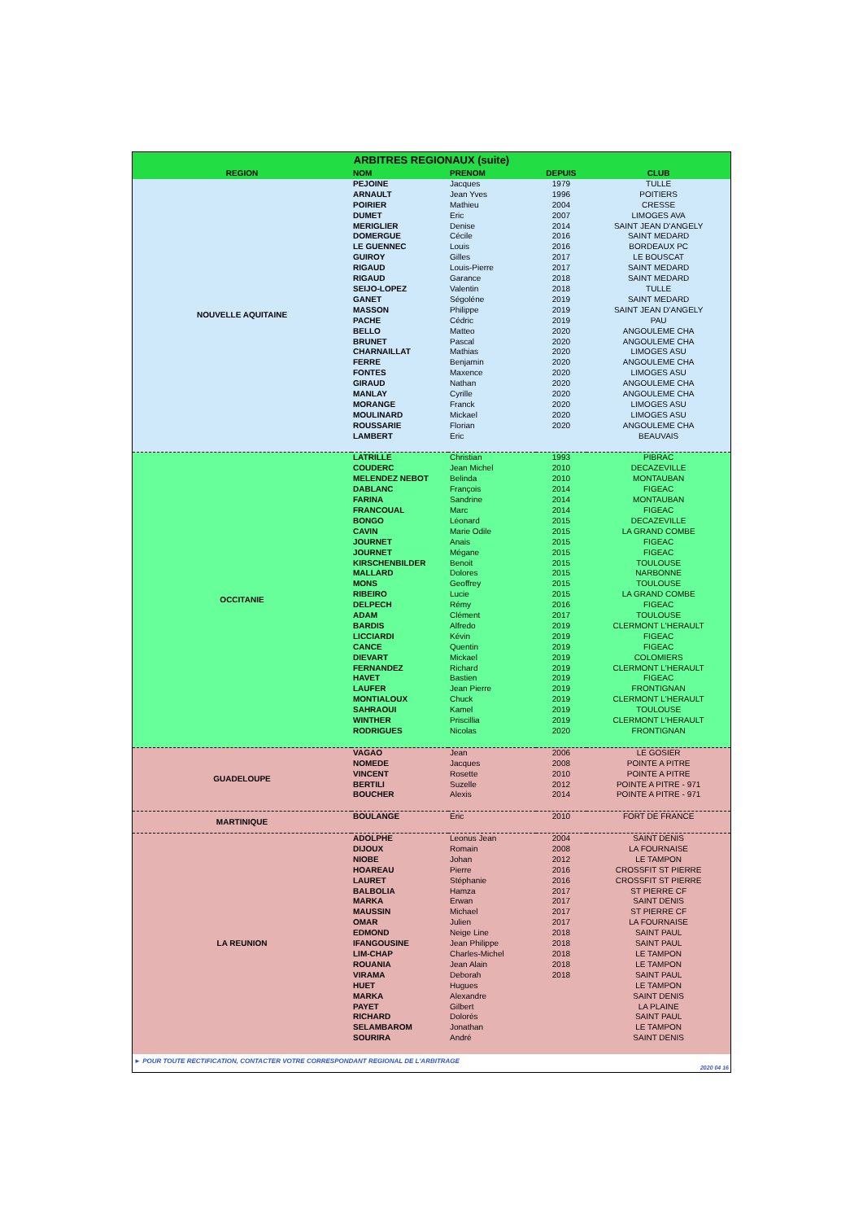| ARBITRES REGIONAUX (suite) | | | | |
| REGION | NOM | PRENOM | DEPUIS | CLUB |
| NOUVELLE AQUITAINE | PEJOINE | Jacques | 1979 | TULLE |
| | ARNAULT | Jean Yves | 1996 | POITIERS |
| | POIRIER | Mathieu | 2004 | CRESSE |
| | DUMET | Eric | 2007 | LIMOGES AVA |
| | MERIGLIER | Denise | 2014 | SAINT JEAN D'ANGELY |
| | DOMERGUE | Cécile | 2016 | SAINT MEDARD |
| | LE GUENNEC | Louis | 2016 | BORDEAUX PC |
| | GUIROY | Gilles | 2017 | LE BOUSCAT |
| | RIGAUD | Louis-Pierre | 2017 | SAINT MEDARD |
| | RIGAUD | Garance | 2018 | SAINT MEDARD |
| | SEIJO-LOPEZ | Valentin | 2018 | TULLE |
| | GANET | Ségoléne | 2019 | SAINT MEDARD |
| | MASSON | Philippe | 2019 | SAINT JEAN D'ANGELY |
| | PACHE | Cédric | 2019 | PAU |
| | BELLO | Matteo | 2020 | ANGOULEME CHA |
| | BRUNET | Pascal | 2020 | ANGOULEME CHA |
| | CHARNAILLAT | Mathias | 2020 | LIMOGES ASU |
| | FERRE | Benjamin | 2020 | ANGOULEME CHA |
| | FONTES | Maxence | 2020 | LIMOGES ASU |
| | GIRAUD | Nathan | 2020 | ANGOULEME CHA |
| | MANLAY | Cyrille | 2020 | ANGOULEME CHA |
| | MORANGE | Franck | 2020 | LIMOGES ASU |
| | MOULINARD | Mickael | 2020 | LIMOGES ASU |
| | ROUSSARIE | Florian | 2020 | ANGOULEME CHA |
| | LAMBERT | Eric | | BEAUVAIS |
| OCCITANIE | LATRILLE | Christian | 1993 | PIBRAC |
| | COUDERC | Jean Michel | 2010 | DECAZEVILLE |
| | MELENDEZ NEBOT | Belinda | 2010 | MONTAUBAN |
| | DABLANC | François | 2014 | FIGEAC |
| | FARINA | Sandrine | 2014 | MONTAUBAN |
| | FRANCOUAL | Marc | 2014 | FIGEAC |
| | BONGO | Léonard | 2015 | DECAZEVILLE |
| | CAVIN | Marie Odile | 2015 | LA GRAND COMBE |
| | JOURNET | Anais | 2015 | FIGEAC |
| | JOURNET | Mégane | 2015 | FIGEAC |
| | KIRSCHENBILDER | Benoit | 2015 | TOULOUSE |
| | MALLARD | Dolores | 2015 | NARBONNE |
| | MONS | Geoffrey | 2015 | TOULOUSE |
| | RIBEIRO | Lucie | 2015 | LA GRAND COMBE |
| | DELPECH | Rémy | 2016 | FIGEAC |
| | ADAM | Clément | 2017 | TOULOUSE |
| | BARDIS | Alfredo | 2019 | CLERMONT L'HERAULT |
| | LICCIARDI | Kévin | 2019 | FIGEAC |
| | CANCE | Quentin | 2019 | FIGEAC |
| | DIEVART | Mickael | 2019 | COLOMIERS |
| | FERNANDEZ | Richard | 2019 | CLERMONT L'HERAULT |
| | HAVET | Bastien | 2019 | FIGEAC |
| | LAUFER | Jean Pierre | 2019 | FRONTIGNAN |
| | MONTIALOUX | Chuck | 2019 | CLERMONT L'HERAULT |
| | SAHRAOUI | Kamel | 2019 | TOULOUSE |
| | WINTHER | Priscillia | 2019 | CLERMONT L'HERAULT |
| | RODRIGUES | Nicolas | 2020 | FRONTIGNAN |
| GUADELOUPE | VAGAO | Jean | 2006 | LE GOSIER |
| | NOMEDE | Jacques | 2008 | POINTE A PITRE |
| | VINCENT | Rosette | 2010 | POINTE A PITRE |
| | BERTILI | Suzelle | 2012 | POINTE A PITRE - 971 |
| | BOUCHER | Alexis | 2014 | POINTE A PITRE - 971 |
| MARTINIQUE | BOULANGE | Eric | 2010 | FORT DE FRANCE |
| LA REUNION | ADOLPHE | Leonus Jean | 2004 | SAINT DENIS |
| | DIJOUX | Romain | 2008 | LA FOURNAISE |
| | NIOBE | Johan | 2012 | LE TAMPON |
| | HOAREAU | Pierre | 2016 | CROSSFIT ST PIERRE |
| | LAURET | Stéphanie | 2016 | CROSSFIT ST PIERRE |
| | BALBOLIA | Hamza | 2017 | ST PIERRE CF |
| | MARKA | Erwan | 2017 | SAINT DENIS |
| | MAUSSIN | Michael | 2017 | ST PIERRE CF |
| | OMAR | Julien | 2017 | LA FOURNAISE |
| | EDMOND | Neige Line | 2018 | SAINT PAUL |
| | IFANGOUSINE | Jean Philippe | 2018 | SAINT PAUL |
| | LIM-CHAP | Charles-Michel | 2018 | LE TAMPON |
| | ROUANIA | Jean Alain | 2018 | LE TAMPON |
| | VIRAMA | Deborah | 2018 | SAINT PAUL |
| | HUET | Hugues | | LE TAMPON |
| | MARKA | Alexandre | | SAINT DENIS |
| | PAYET | Gilbert | | LA PLAINE |
| | RICHARD | Dolorés | | SAINT PAUL |
| | SELAMBAROM | Jonathan | | LE TAMPON |
| | SOURIRA | André | | SAINT DENIS |
► POUR TOUTE RECTIFICATION, CONTACTER VOTRE CORRESPONDANT REGIONAL DE L'ARBITRAGE
2020 04 16